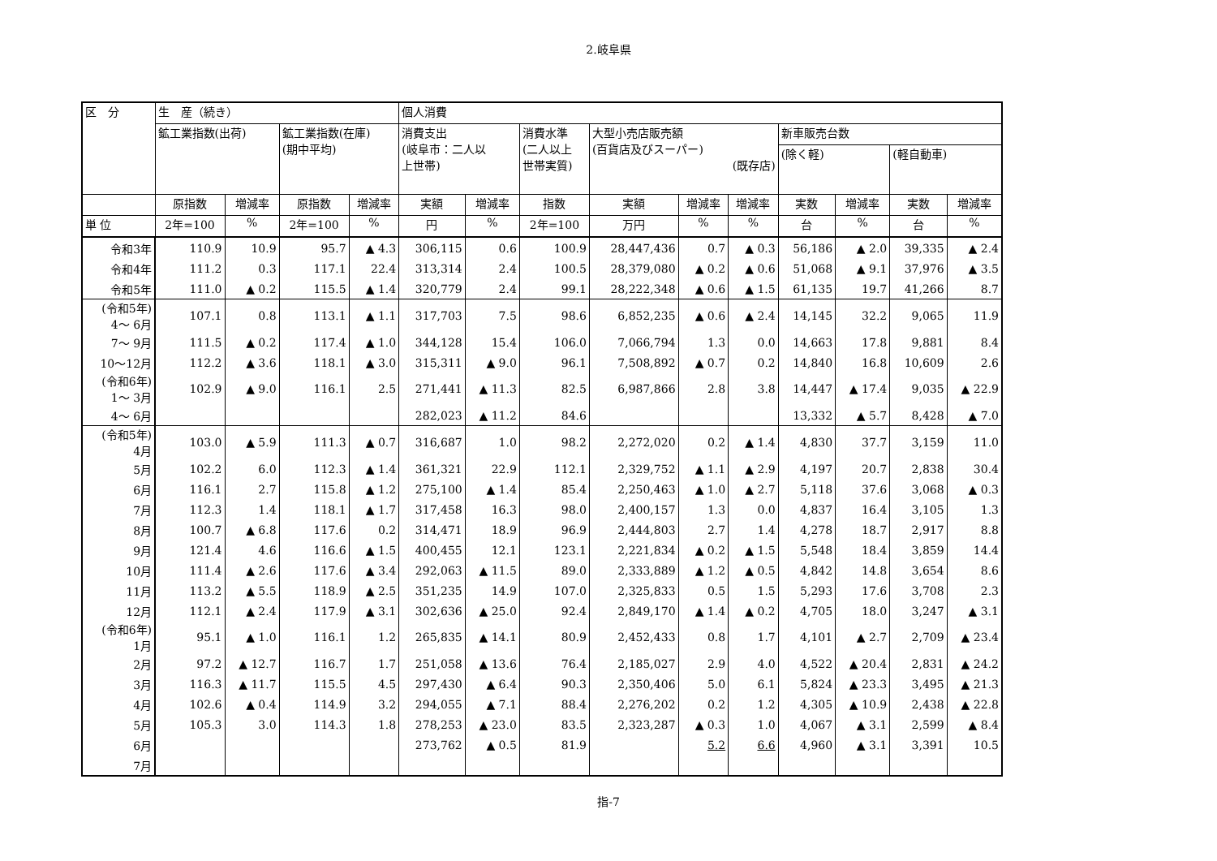2.岐阜県
| 区 分 | 生 産（続き） | | | | 個人消費 | | | | | | | | | |
| --- | --- | --- | --- | --- | --- | --- | --- | --- | --- | --- | --- | --- | --- | --- |
| | 鉱工業指数(出荷) | | 鉱工業指数(在庫) (期中平均) | | 消費支出 (岐阜市：二人以 上世帯) | | 消費水準 (二人以上 世帯実質) | 大型小売店販売額 (百貨店及びスーパー) (既存店) | | | 新車販売台数 | | | |
| | | | | | | | | | | | (除く軽) | | (軽自動車) | |
| | 原指数 | 増減率 | 原指数 | 増減率 | 実額 | 増減率 | 指数 | 実額 | 増減率 | 増減率 | 実数 | 増減率 | 実数 | 増減率 |
| 単 位 | 2年=100 | % | 2年=100 | % | 円 | % | 2年=100 | 万円 | % | % | 台 | % | 台 | % |
| 令和3年 | 110.9 | 10.9 | 95.7 | ▲ 4.3 | 306,115 | 0.6 | 100.9 | 28,447,436 | 0.7 | ▲ 0.3 | 56,186 | ▲ 2.0 | 39,335 | ▲ 2.4 |
| 令和4年 | 111.2 | 0.3 | 117.1 | 22.4 | 313,314 | 2.4 | 100.5 | 28,379,080 | ▲ 0.2 | ▲ 0.6 | 51,068 | ▲ 9.1 | 37,976 | ▲ 3.5 |
| 令和5年 | 111.0 | ▲ 0.2 | 115.5 | ▲ 1.4 | 320,779 | 2.4 | 99.1 | 28,222,348 | ▲ 0.6 | ▲ 1.5 | 61,135 | 19.7 | 41,266 | 8.7 |
| (令和5年) 4～ 6月 | 107.1 | 0.8 | 113.1 | ▲ 1.1 | 317,703 | 7.5 | 98.6 | 6,852,235 | ▲ 0.6 | ▲ 2.4 | 14,145 | 32.2 | 9,065 | 11.9 |
| 7～ 9月 | 111.5 | ▲ 0.2 | 117.4 | ▲ 1.0 | 344,128 | 15.4 | 106.0 | 7,066,794 | 1.3 | 0.0 | 14,663 | 17.8 | 9,881 | 8.4 |
| 10～12月 | 112.2 | ▲ 3.6 | 118.1 | ▲ 3.0 | 315,311 | ▲ 9.0 | 96.1 | 7,508,892 | ▲ 0.7 | 0.2 | 14,840 | 16.8 | 10,609 | 2.6 |
| (令和6年) 1～ 3月 | 102.9 | ▲ 9.0 | 116.1 | 2.5 | 271,441 | ▲ 11.3 | 82.5 | 6,987,866 | 2.8 | 3.8 | 14,447 | ▲ 17.4 | 9,035 | ▲ 22.9 |
| 4～ 6月 | | | | | 282,023 | ▲ 11.2 | 84.6 | | | | 13,332 | ▲ 5.7 | 8,428 | ▲ 7.0 |
| (令和5年) 4月 | 103.0 | ▲ 5.9 | 111.3 | ▲ 0.7 | 316,687 | 1.0 | 98.2 | 2,272,020 | 0.2 | ▲ 1.4 | 4,830 | 37.7 | 3,159 | 11.0 |
| 5月 | 102.2 | 6.0 | 112.3 | ▲ 1.4 | 361,321 | 22.9 | 112.1 | 2,329,752 | ▲ 1.1 | ▲ 2.9 | 4,197 | 20.7 | 2,838 | 30.4 |
| 6月 | 116.1 | 2.7 | 115.8 | ▲ 1.2 | 275,100 | ▲ 1.4 | 85.4 | 2,250,463 | ▲ 1.0 | ▲ 2.7 | 5,118 | 37.6 | 3,068 | ▲ 0.3 |
| 7月 | 112.3 | 1.4 | 118.1 | ▲ 1.7 | 317,458 | 16.3 | 98.0 | 2,400,157 | 1.3 | 0.0 | 4,837 | 16.4 | 3,105 | 1.3 |
| 8月 | 100.7 | ▲ 6.8 | 117.6 | 0.2 | 314,471 | 18.9 | 96.9 | 2,444,803 | 2.7 | 1.4 | 4,278 | 18.7 | 2,917 | 8.8 |
| 9月 | 121.4 | 4.6 | 116.6 | ▲ 1.5 | 400,455 | 12.1 | 123.1 | 2,221,834 | ▲ 0.2 | ▲ 1.5 | 5,548 | 18.4 | 3,859 | 14.4 |
| 10月 | 111.4 | ▲ 2.6 | 117.6 | ▲ 3.4 | 292,063 | ▲ 11.5 | 89.0 | 2,333,889 | ▲ 1.2 | ▲ 0.5 | 4,842 | 14.8 | 3,654 | 8.6 |
| 11月 | 113.2 | ▲ 5.5 | 118.9 | ▲ 2.5 | 351,235 | 14.9 | 107.0 | 2,325,833 | 0.5 | 1.5 | 5,293 | 17.6 | 3,708 | 2.3 |
| 12月 | 112.1 | ▲ 2.4 | 117.9 | ▲ 3.1 | 302,636 | ▲ 25.0 | 92.4 | 2,849,170 | ▲ 1.4 | ▲ 0.2 | 4,705 | 18.0 | 3,247 | ▲ 3.1 |
| (令和6年) 1月 | 95.1 | ▲ 1.0 | 116.1 | 1.2 | 265,835 | ▲ 14.1 | 80.9 | 2,452,433 | 0.8 | 1.7 | 4,101 | ▲ 2.7 | 2,709 | ▲ 23.4 |
| 2月 | 97.2 | ▲ 12.7 | 116.7 | 1.7 | 251,058 | ▲ 13.6 | 76.4 | 2,185,027 | 2.9 | 4.0 | 4,522 | ▲ 20.4 | 2,831 | ▲ 24.2 |
| 3月 | 116.3 | ▲ 11.7 | 115.5 | 4.5 | 297,430 | ▲ 6.4 | 90.3 | 2,350,406 | 5.0 | 6.1 | 5,824 | ▲ 23.3 | 3,495 | ▲ 21.3 |
| 4月 | 102.6 | ▲ 0.4 | 114.9 | 3.2 | 294,055 | ▲ 7.1 | 88.4 | 2,276,202 | 0.2 | 1.2 | 4,305 | ▲ 10.9 | 2,438 | ▲ 22.8 |
| 5月 | 105.3 | 3.0 | 114.3 | 1.8 | 278,253 | ▲ 23.0 | 83.5 | 2,323,287 | ▲ 0.3 | 1.0 | 4,067 | ▲ 3.1 | 2,599 | ▲ 8.4 |
| 6月 | | | | | 273,762 | ▲ 0.5 | 81.9 | | 5.2 | 6.6 | 4,960 | ▲ 3.1 | 3,391 | 10.5 |
| 7月 | | | | | | | | | | | | | | |
指-7